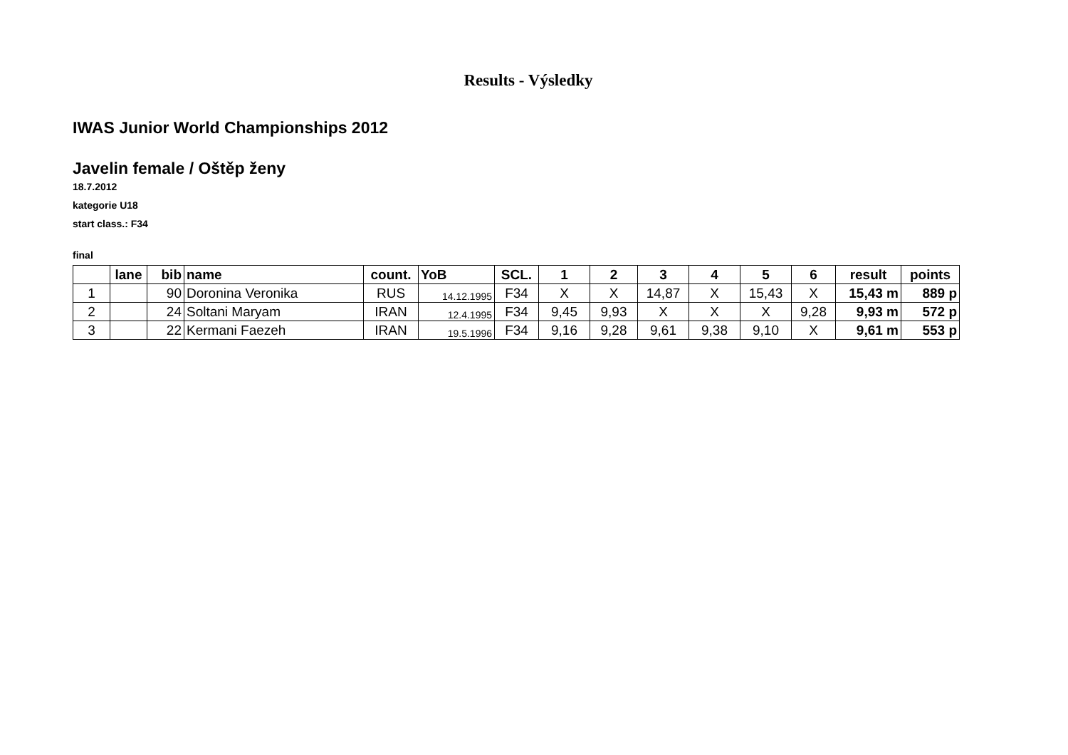Results - Výsledky
IWAS Junior World Championships 2012
Javelin female / Oštěp ženy
18.7.2012
kategorie U18
start class.: F34
final
| | lane | bib | name | count. | YoB | SCL. | 1 | 2 | 3 | 4 | 5 | 6 | result | points |
| --- | --- | --- | --- | --- | --- | --- | --- | --- | --- | --- | --- | --- | --- | --- |
| 1 | | 90 | Doronina Veronika | RUS | 14.12.1995 | F34 | X | X | 14,87 | X | 15,43 | X | 15,43 m | 889 p |
| 2 | | 24 | Soltani Maryam | IRAN | 12.4.1995 | F34 | 9,45 | 9,93 | X | X | X | 9,28 | 9,93 m | 572 p |
| 3 | | 22 | Kermani Faezeh | IRAN | 19.5.1996 | F34 | 9,16 | 9,28 | 9,61 | 9,38 | 9,10 | X | 9,61 m | 553 p |